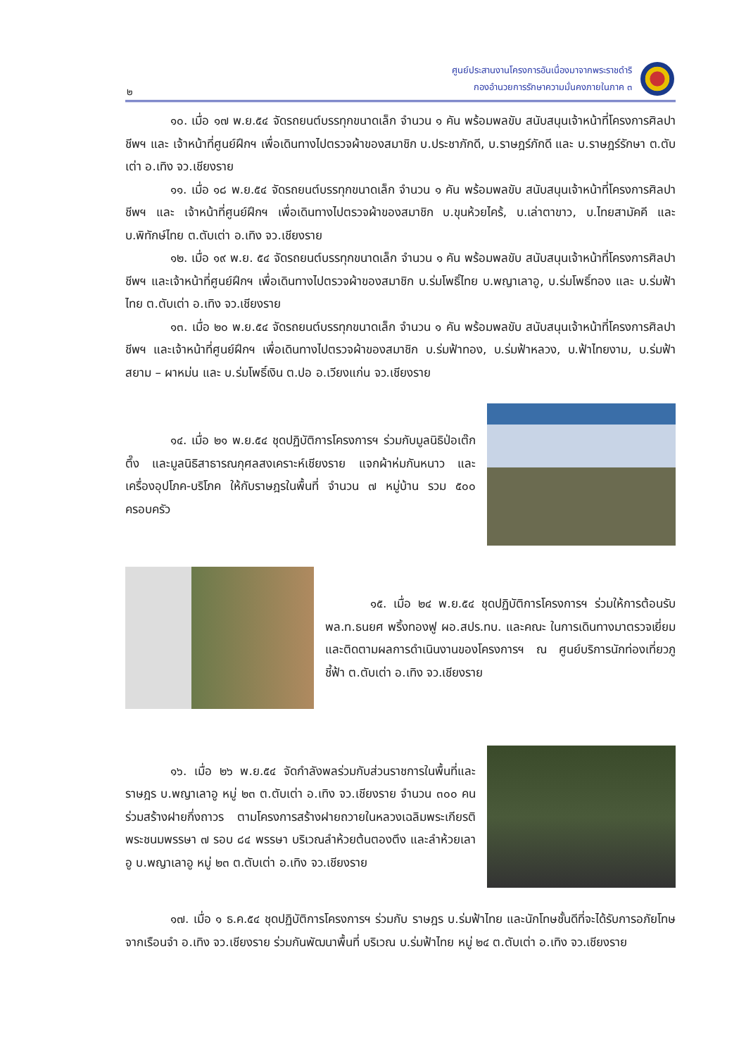ศูนย์ประสานงานโครงการอันเนื่องมาจากพระราชดำริ
กองอำนวยการรักษาความมั่นคงภายในภาค ๓
๒
๑๐. เมื่อ ๑๗ พ.ย.๕๔ จัดรถยนต์บรรทุกขนาดเล็ก จำนวน ๑ คัน พร้อมพลขับ สนับสนุนเจ้าหน้าที่โครงการศิลปาชีพฯ และ เจ้าหน้าที่ศูนย์ฝึกฯ เพื่อเดินทางไปตรวจผ้าของสมาชิก บ.ประชาภักดี, บ.ราษฎร์ภักดี และ บ.ราษฎร์รักษา ต.ตับเต่า อ.เทิง จว.เชียงราย
๑๑. เมื่อ ๑๘ พ.ย.๕๔ จัดรถยนต์บรรทุกขนาดเล็ก จำนวน ๑ คัน พร้อมพลขับ สนับสนุนเจ้าหน้าที่โครงการศิลปาชีพฯ และ เจ้าหน้าที่ศูนย์ฝึกฯ เพื่อเดินทางไปตรวจผ้าของสมาชิก บ.ขุนห้วยไคร้, บ.เล่าตาขาว, บ.ไทยสามัคคี และ บ.พิทักษ์ไทย ต.ตับเต่า อ.เทิง จว.เชียงราย
๑๒. เมื่อ ๑๙ พ.ย. ๕๔ จัดรถยนต์บรรทุกขนาดเล็ก จำนวน ๑ คัน พร้อมพลขับ สนับสนุนเจ้าหน้าที่โครงการศิลปาชีพฯ และเจ้าหน้าที่ศูนย์ฝึกฯ เพื่อเดินทางไปตรวจผ้าของสมาชิก บ.ร่มโพธิ์ไทย บ.พญาเลาอู, บ.ร่มโพธิ์ทอง และ บ.ร่มฟ้าไทย ต.ตับเต่า อ.เทิง จว.เชียงราย
๑๓. เมื่อ ๒๐ พ.ย.๕๔ จัดรถยนต์บรรทุกขนาดเล็ก จำนวน ๑ คัน พร้อมพลขับ สนับสนุนเจ้าหน้าที่โครงการศิลปาชีพฯ และเจ้าหน้าที่ศูนย์ฝึกฯ เพื่อเดินทางไปตรวจผ้าของสมาชิก บ.ร่มฟ้าทอง, บ.ร่มฟ้าหลวง, บ.ฟ้าไทยงาม, บ.ร่มฟ้าสยาม – ผาหม่น และ บ.ร่มโพธิ์เงิน ต.ปอ อ.เวียงแก่น จว.เชียงราย
๑๔. เมื่อ ๒๑ พ.ย.๕๔ ชุดปฏิบัติการโครงการฯ ร่วมกับมูลนิธิป่อเต๊กตึ๊ง และมูลนิธิสาธารณกุศลสงเคราะห์เชียงราย แจกผ้าห่มกันหนาว และเครื่องอุปโภค-บริโภค ให้กับราษฎรในพื้นที่ จำนวน ๗ หมู่บ้าน รวม ๕๐๐ ครอบครัว
๑๕. เมื่อ ๒๔ พ.ย.๕๔ ชุดปฏิบัติการโครงการฯ ร่วมให้การต้อนรับ พล.ท.ธนยศ พริ้งทองฟู ผอ.สปร.ทบ. และคณะ ในการเดินทางมาตรวจเยี่ยมและติดตามผลการดำเนินงานของโครงการฯ ณ ศูนย์บริการนักท่องเที่ยวภูชี้ฟ้า ต.ตับเต่า อ.เทิง จว.เชียงราย
๑๖. เมื่อ ๒๖ พ.ย.๕๔ จัดกำลังพลร่วมกับส่วนราชการในพื้นที่และราษฎร บ.พญาเลาอู หมู่ ๒๓ ต.ตับเต่า อ.เทิง จว.เชียงราย จำนวน ๓๐๐ คน ร่วมสร้างฝายกึ่งถาวร ตามโครงการสร้างฝายถวายในหลวงเฉลิมพระเกียรติพระชนมพรรษา ๗ รอบ ๘๔ พรรษา บริเวณลำห้วยต้นตองตึง และลำห้วยเลาอู บ.พญาเลาอู หมู่ ๒๓ ต.ตับเต่า อ.เทิง จว.เชียงราย
๑๗. เมื่อ ๑ ธ.ค.๕๔ ชุดปฏิบัติการโครงการฯ ร่วมกับ ราษฎร บ.ร่มฟ้าไทย และนักโทษชั้นดีที่จะได้รับการอภัยโทษจากเรือนจำ อ.เทิง จว.เชียงราย ร่วมกันพัฒนาพื้นที่ บริเวณ บ.ร่มฟ้าไทย หมู่ ๒๔ ต.ตับเต่า อ.เทิง จว.เชียงราย